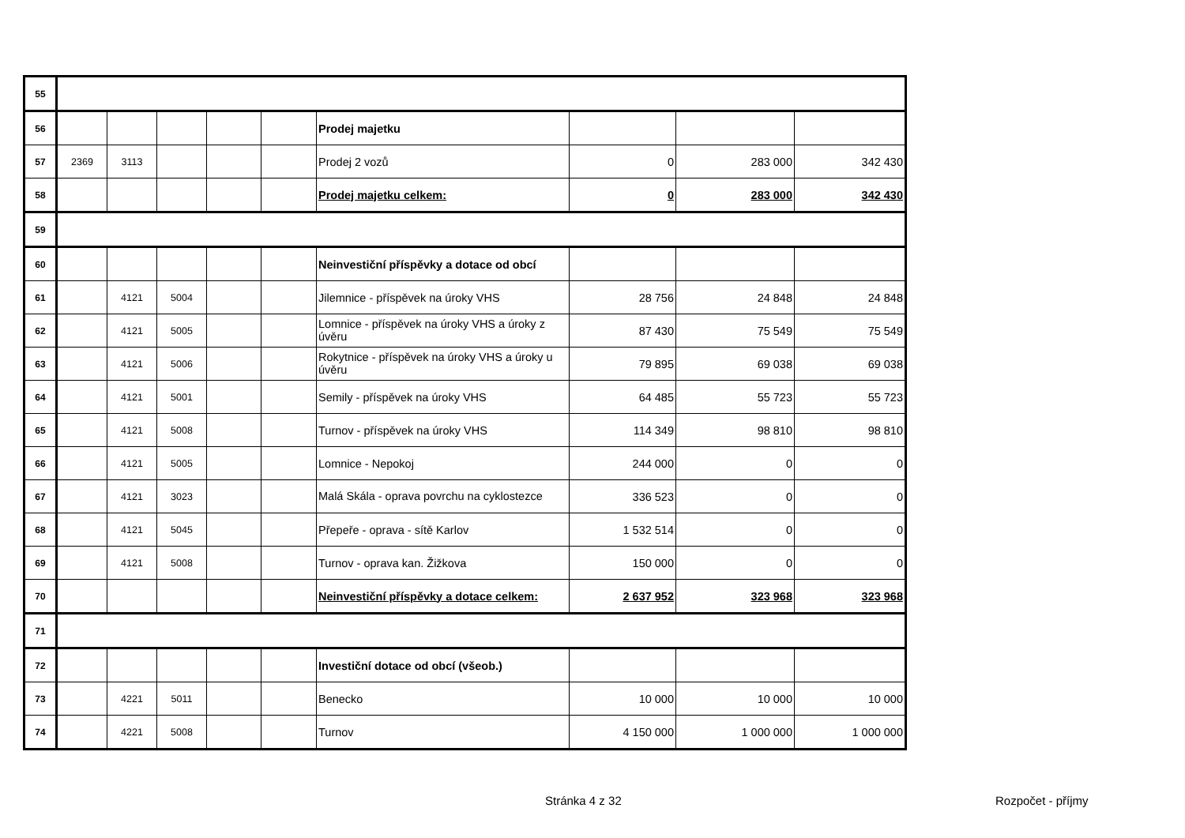| 55 | | | | | | | | | |
| 56 | | | | | | Prodej majetku | | | |
| 57 | 2369 | 3113 | | | | Prodej 2 vozů | 0 | 283 000 | 342 430 |
| 58 | | | | | | Prodej majetku celkem: | 0 | 283 000 | 342 430 |
| 59 | | | | | | | | | |
| 60 | | | | | | Neinvestiční příspěvky a dotace od obcí | | | |
| 61 | | 4121 | 5004 | | | Jilemnice - příspěvek na úroky VHS | 28 756 | 24 848 | 24 848 |
| 62 | | 4121 | 5005 | | | Lomnice - příspěvek na úroky VHS a úroky z úvěru | 87 430 | 75 549 | 75 549 |
| 63 | | 4121 | 5006 | | | Rokytnice - příspěvek na úroky VHS a úroky u úvěru | 79 895 | 69 038 | 69 038 |
| 64 | | 4121 | 5001 | | | Semily - příspěvek na úroky VHS | 64 485 | 55 723 | 55 723 |
| 65 | | 4121 | 5008 | | | Turnov - příspěvek na úroky VHS | 114 349 | 98 810 | 98 810 |
| 66 | | 4121 | 5005 | | | Lomnice - Nepokoj | 244 000 | 0 | 0 |
| 67 | | 4121 | 3023 | | | Malá Skála - oprava povrchu na cyklostezce | 336 523 | 0 | 0 |
| 68 | | 4121 | 5045 | | | Přepeře - oprava - sítě Karlov | 1 532 514 | 0 | 0 |
| 69 | | 4121 | 5008 | | | Turnov - oprava kan. Žižkova | 150 000 | 0 | 0 |
| 70 | | | | | | Neinvestiční příspěvky a dotace celkem: | 2 637 952 | 323 968 | 323 968 |
| 71 | | | | | | | | | |
| 72 | | | | | | Investiční dotace od obcí (všeob.) | | | |
| 73 | | 4221 | 5011 | | | Benecko | 10 000 | 10 000 | 10 000 |
| 74 | | 4221 | 5008 | | | Turnov | 4 150 000 | 1 000 000 | 1 000 000 |
Stránka 4 z 32 Rozpočet - příjmy